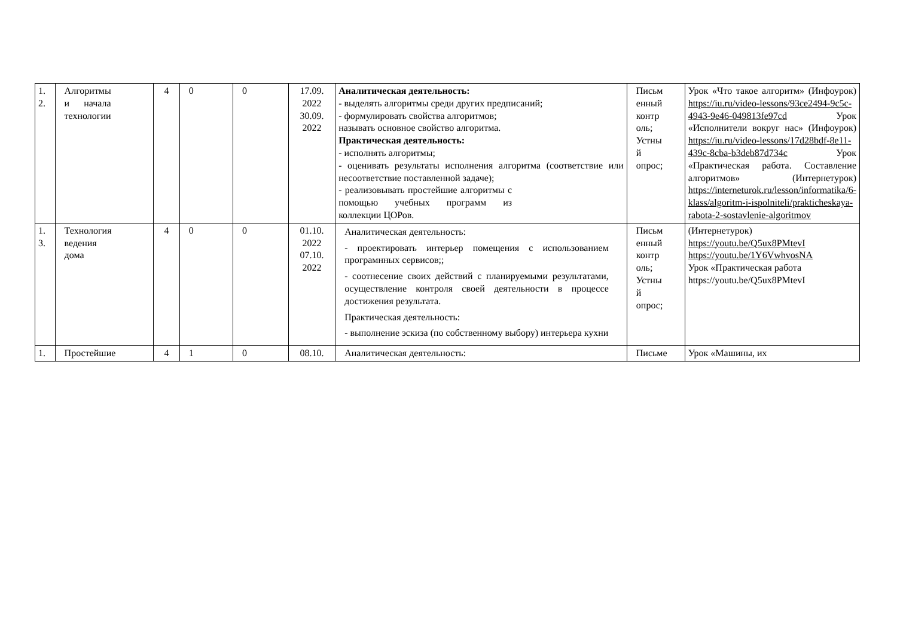| 1. 2. | Алгоритмы и начала технологии | 4 | 0 | 0 | 17.09. 2022 30.09. 2022 | Аналитическая деятельность: - выделять алгоритмы среди других предписаний; - формулировать свойства алгоритмов; называть основное свойство алгоритма. Практическая деятельность: - исполнять алгоритмы; - оценивать результаты исполнения алгоритма (соответствие или несоответствие поставленной задаче); - реализовывать простейшие алгоритмы с помощью учебных программ из коллекции ЦОРов. | Письм енный контр оль; Устны й опрос; | Урок «Что такое алгоритм» (Инфоурок) https://iu.ru/video-lessons/93ce2494-9c5c-4943-9e46-049813fe97cd Урок «Исполнители вокруг нас» (Инфоурок) https://iu.ru/video-lessons/17d28bdf-8e11-439c-8cba-b3deb87d734c Урок «Практическая работа. Составление алгоритмов» (Интернетурок) https://interneturok.ru/lesson/informatika/6-klass/algoritm-i-ispolniteli/prakticheskaya-rabota-2-sostavlenie-algoritmov |
| 1. 3. | Технология ведения дома | 4 | 0 | 0 | 01.10. 2022 07.10. 2022 | Аналитическая деятельность: - проектировать интерьер помещения с использованием програмнных сервисов;; - соотнесение своих действий с планируемыми результатами, осуществление контроля своей деятельности в процессе достижения результата. Практическая деятельность: - выполнение эскиза (по собственному выбору) интерьера кухни | Письм енный контр оль; Устны й опрос; | (Интернетурок) https://youtu.be/Q5ux8PMtevI https://youtu.be/1Y6VwhvosNA Урок «Практическая работа https://youtu.be/Q5ux8PMtevI |
| 1. | Простейшие | 4 | 1 | 0 | 08.10. | Аналитическая деятельность: | Письме | Урок «Машины, их |